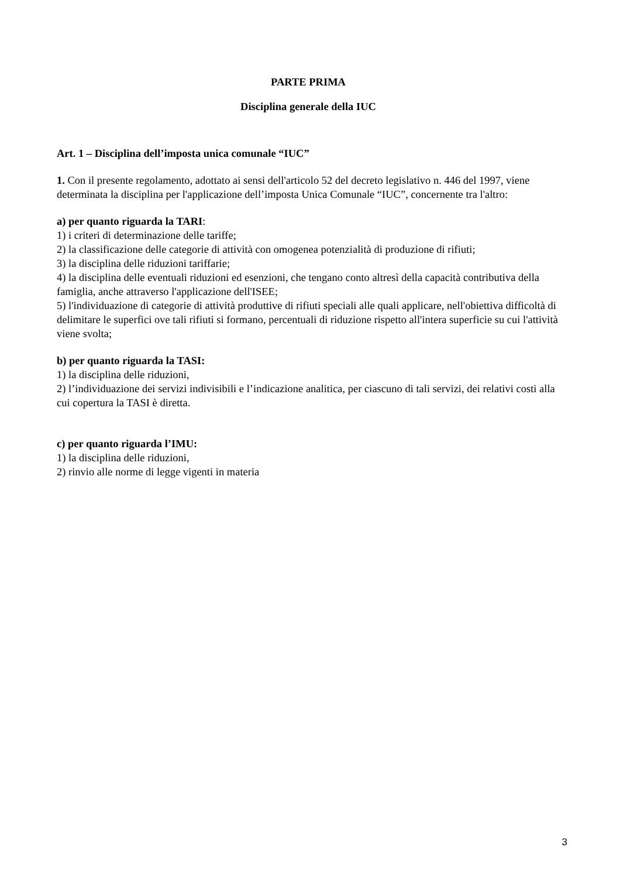PARTE PRIMA
Disciplina generale della IUC
Art. 1 – Disciplina dell’imposta unica comunale “IUC”
1. Con il presente regolamento, adottato ai sensi dell'articolo 52 del decreto legislativo n. 446 del 1997, viene determinata la disciplina per l'applicazione dell’imposta Unica Comunale “IUC”, concernente tra l'altro:
a) per quanto riguarda la TARI:
1) i criteri di determinazione delle tariffe;
2) la classificazione delle categorie di attività con omogenea potenzialità di produzione di rifiuti;
3) la disciplina delle riduzioni tariffarie;
4) la disciplina delle eventuali riduzioni ed esenzioni, che tengano conto altresì della capacità contributiva della famiglia, anche attraverso l'applicazione dell'ISEE;
5) l'individuazione di categorie di attività produttive di rifiuti speciali alle quali applicare, nell'obiettiva difficoltà di delimitare le superfici ove tali rifiuti si formano, percentuali di riduzione rispetto all'intera superficie su cui l'attività viene svolta;
b) per quanto riguarda la TASI:
1) la disciplina delle riduzioni,
2) l’individuazione dei servizi indivisibili e l’indicazione analitica, per ciascuno di tali servizi, dei relativi costi alla cui copertura la TASI è diretta.
c) per quanto riguarda l’IMU:
1) la disciplina delle riduzioni,
2) rinvio alle norme di legge vigenti in materia
3